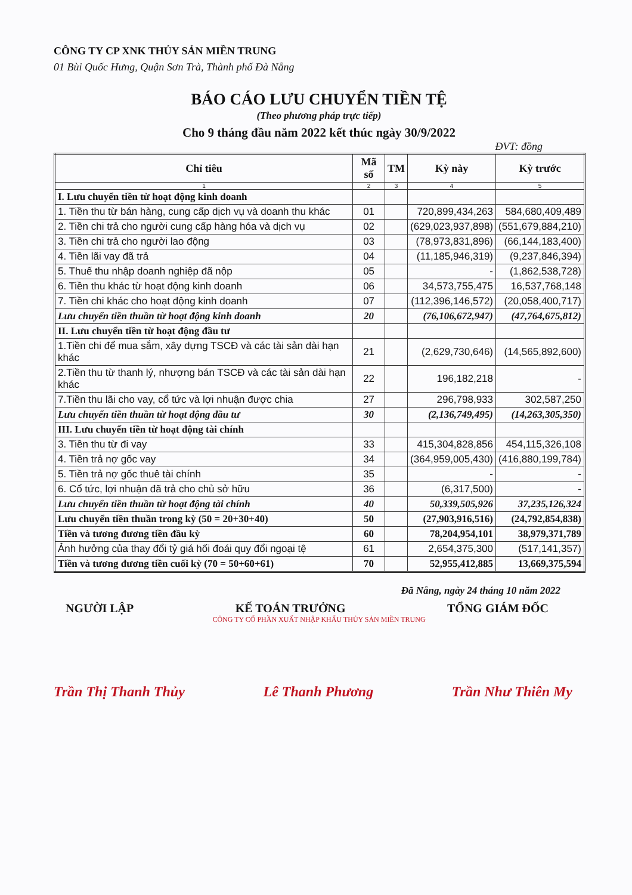CÔNG TY CP XNK THỦY SẢN MIỀN TRUNG
01 Bùi Quốc Hưng, Quận Sơn Trà, Thành phố Đà Nẵng
BÁO CÁO LƯU CHUYỂN TIỀN TỆ
(Theo phương pháp trực tiếp)
Cho 9 tháng đầu năm 2022 kết thúc ngày 30/9/2022
ĐVT: đồng
| Chỉ tiêu | Mã số | TM | Kỳ này | Kỳ trước |
| --- | --- | --- | --- | --- |
| 1 | 2 | 3 | 4 | 5 |
| I. Lưu chuyển tiền từ hoạt động kinh doanh | | | | |
| 1. Tiền thu từ bán hàng, cung cấp dịch vụ và doanh thu khác | 01 | | 720,899,434,263 | 584,680,409,489 |
| 2. Tiền chi trả cho người cung cấp hàng hóa và dịch vụ | 02 | | (629,023,937,898) | (551,679,884,210) |
| 3. Tiền chi trả cho người lao động | 03 | | (78,973,831,896) | (66,144,183,400) |
| 4. Tiền lãi vay đã trả | 04 | | (11,185,946,319) | (9,237,846,394) |
| 5. Thuế thu nhập doanh nghiệp đã nộp | 05 | | - | (1,862,538,728) |
| 6. Tiền thu khác từ hoạt động kinh doanh | 06 | | 34,573,755,475 | 16,537,768,148 |
| 7. Tiền chi khác cho hoạt động kinh doanh | 07 | | (112,396,146,572) | (20,058,400,717) |
| Lưu chuyển tiền thuần từ hoạt động kinh doanh | 20 | | (76,106,672,947) | (47,764,675,812) |
| II. Lưu chuyển tiền từ hoạt động đầu tư | | | | |
| 1.Tiền chi để mua sắm, xây dựng TSCĐ và các tài sản dài hạn khác | 21 | | (2,629,730,646) | (14,565,892,600) |
| 2.Tiền thu từ thanh lý, nhượng bán TSCĐ và các tài sản dài hạn khác | 22 | | 196,182,218 | - |
| 7.Tiền thu lãi cho vay, cổ tức và lợi nhuận được chia | 27 | | 296,798,933 | 302,587,250 |
| Lưu chuyển tiền thuần từ hoạt động đầu tư | 30 | | (2,136,749,495) | (14,263,305,350) |
| III. Lưu chuyển tiền từ hoạt động tài chính | | | | |
| 3. Tiền thu từ đi vay | 33 | | 415,304,828,856 | 454,115,326,108 |
| 4. Tiền trả nợ gốc vay | 34 | | (364,959,005,430) | (416,880,199,784) |
| 5. Tiền trả nợ gốc thuê tài chính | 35 | | - | - |
| 6. Cổ tức, lợi nhuận đã trả cho chủ sở hữu | 36 | | (6,317,500) | - |
| Lưu chuyển tiền thuần từ hoạt động tài chính | 40 | | 50,339,505,926 | 37,235,126,324 |
| Lưu chuyển tiền thuần trong kỳ (50 = 20+30+40) | 50 | | (27,903,916,516) | (24,792,854,838) |
| Tiền và tương đương tiền đầu kỳ | 60 | | 78,204,954,101 | 38,979,371,789 |
| Ảnh hưởng của thay đổi tỷ giá hối đoái quy đổi ngoại tệ | 61 | | 2,654,375,300 | (517,141,357) |
| Tiền và tương đương tiền cuối kỳ (70 = 50+60+61) | 70 | | 52,955,412,885 | 13,669,375,594 |
Đã Nẵng, ngày 24 tháng 10 năm 2022
NGƯỜI LẬP KẾ TOÁN TRƯỞNG TỔNG GIÁM ĐỐC
CÔNG TY CỔ PHẦN XUẤT NHẬP KHẨU THỦY SẢN MIỀN TRUNG
Trần Thị Thanh Thủy Lê Thanh Phương Trần Như Thiên My